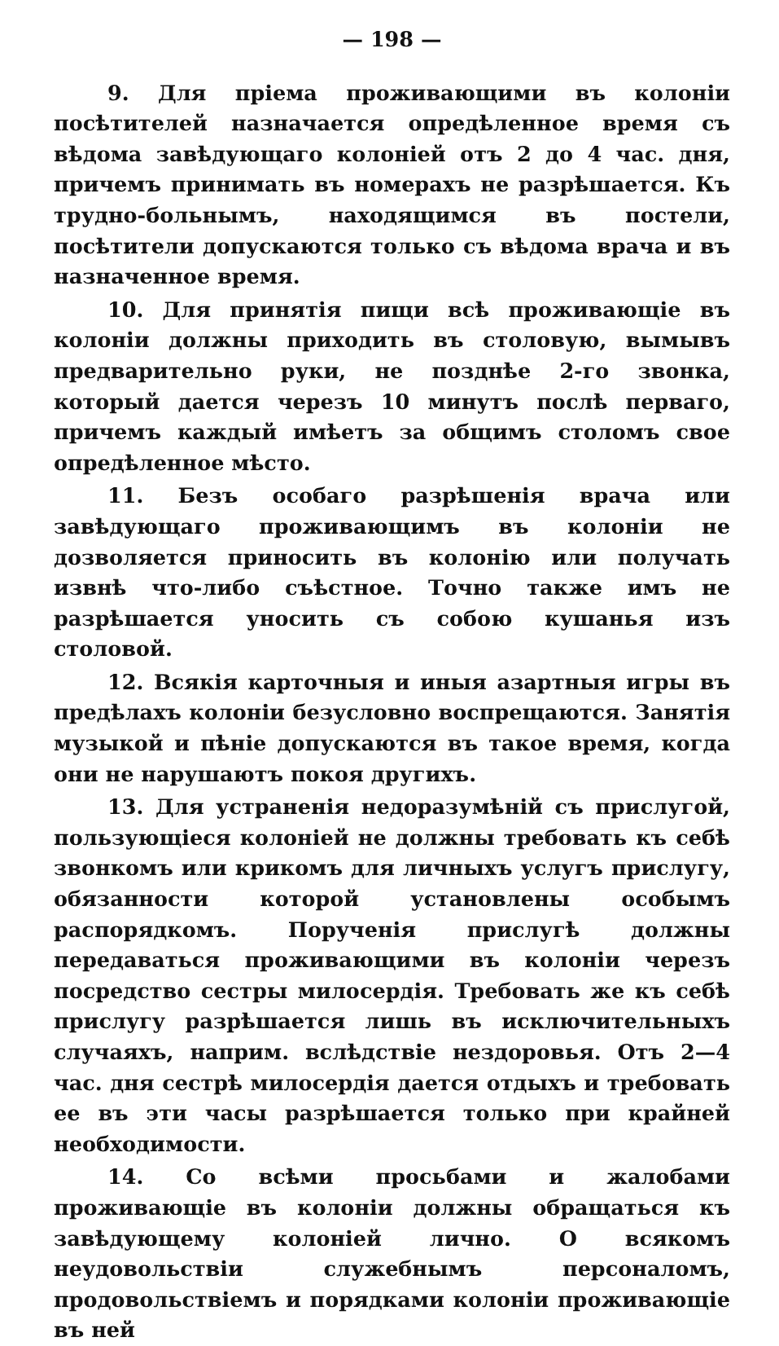— 198 —
9. Для пріема проживающими въ колоніи посѣтителей назначается опредѣленное время съ вѣдома завѣдующаго колоніей отъ 2 до 4 час. дня, причемъ принимать въ номерахъ не разрѣшается. Къ трудно-больнымъ, находящимся въ постели, посѣтители допускаются только съ вѣдома врача и въ назначенное время.
10. Для принятія пищи всѣ проживающіе въ колоніи должны приходить въ столовую, вымывъ предварительно руки, не позднѣе 2-го звонка, который дается черезъ 10 минутъ послѣ перваго, причемъ каждый имѣетъ за общимъ столомъ свое опредѣленное мѣсто.
11. Безъ особаго разрѣшенія врача или завѣдующаго проживающимъ въ колоніи не дозволяется приносить въ колонію или получать извнѣ что-либо съѣстное. Точно также имъ не разрѣшается уносить съ собою кушанья изъ столовой.
12. Всякія карточныя и иныя азартныя игры въ предѣлахъ колоніи безусловно воспрещаются. Занятія музыкой и пѣніе допускаются въ такое время, когда они не нарушаютъ покоя другихъ.
13. Для устраненія недоразумѣній съ прислугой, пользующіеся колоніей не должны требовать къ себѣ звонкомъ или крикомъ для личныхъ услугъ прислугу, обязанности которой установлены особымъ распорядкомъ. Порученія прислугѣ должны передаваться проживающими въ колоніи черезъ посредство сестры милосердія. Требовать же къ себѣ прислугу разрѣшается лишь въ исключительныхъ случаяхъ, наприм. вслѣдствіе нездоровья. Отъ 2—4 час. дня сестрѣ милосердія дается отдыхъ и требовать ее въ эти часы разрѣшается только при крайней необходимости.
14. Со всѣми просьбами и жалобами проживающіе въ колоніи должны обращаться къ завѣдующему колоніей лично. О всякомъ неудовольствіи служебнымъ персоналомъ, продовольствіемъ и порядками колоніи проживающіе въ ней